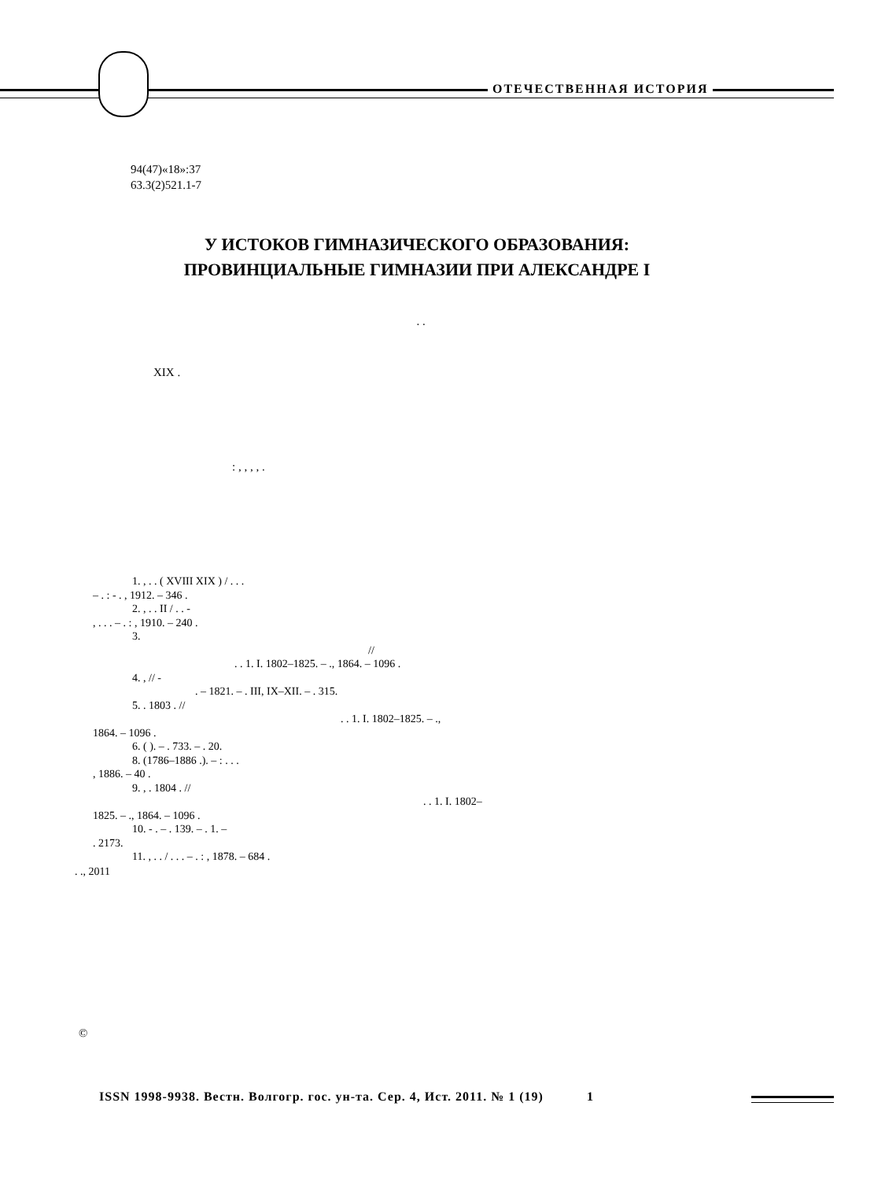ОТЕЧЕСТВЕННАЯ ИСТОРИЯ
94(47)«18»:37
63.3(2)521.1-7
У ИСТОКОВ ГИМНАЗИЧЕСКОГО ОБРАЗОВАНИЯ:
ПРОВИНЦИАЛЬНЫЕ ГИМНАЗИИ ПРИ АЛЕКСАНДРЕ I
. .
XIX .
: , , , , .
1. , . . ( XVIII XIX ) / . . .
– . : - . , 1912. – 346 .
2. , . . II / . . -
, . . . – . : , 1910. – 240 .
3.
//
. . 1. I. 1802–1825. – ., 1864. – 1096 .
4. , // -
. – 1821. – . III, IX–XII. – . 315.
5. . 1803 . //
. . 1. I. 1802–1825. – .,
1864. – 1096 .
6. ( ). – . 733. – . 20.
8. (1786–1886 .). – : . . .
, 1886. – 40 .
9. , . 1804 . //
. . 1. I. 1802–
1825. – ., 1864. – 1096 .
10. - . – . 139. – . 1. –
. 2173.
11. , . . / . . . – . : , 1878. – 684 .
. ., 2011
©
ISSN 1998-9938. Вестн. Волгогр. гос. ун-та. Сер. 4, Ист. 2011. № 1 (19) 1